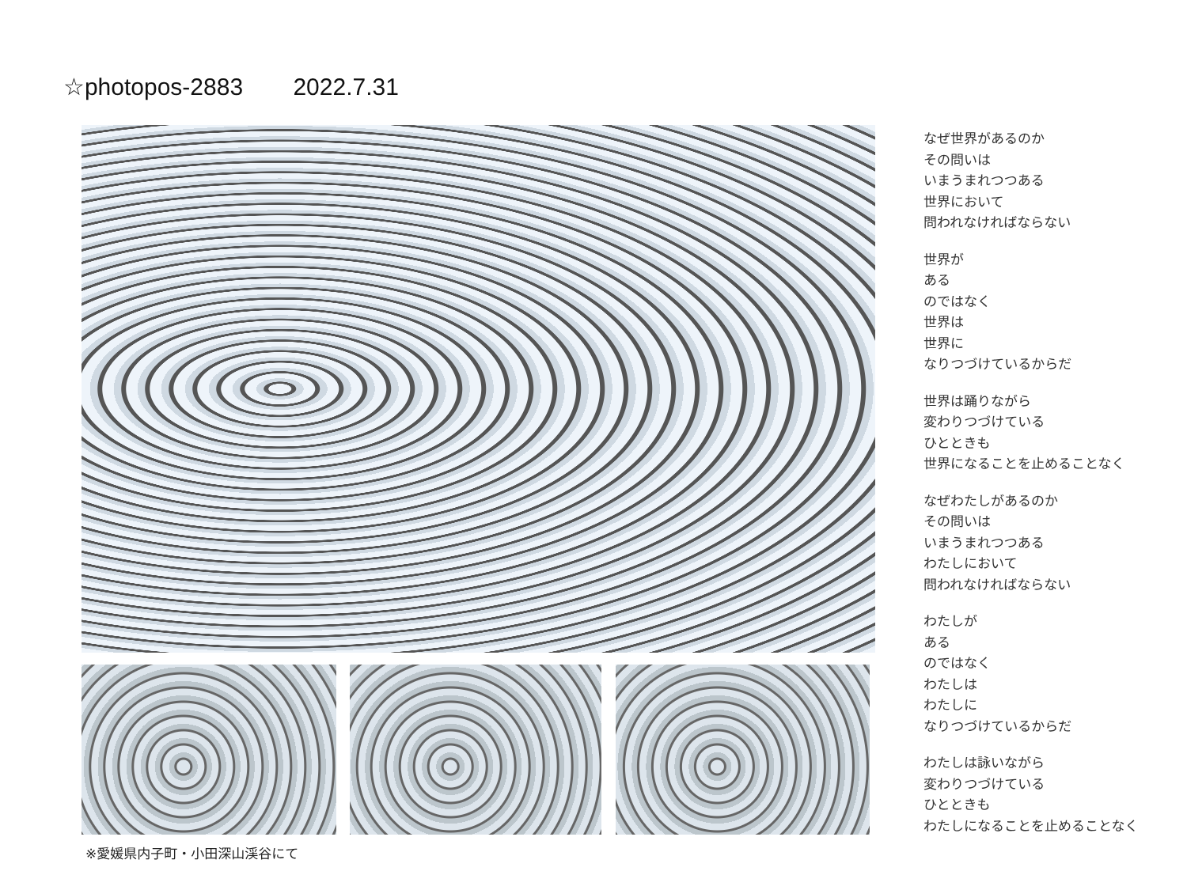☆photopos-2883 2022.7.31
※愛媛県内子町・小田深山渓谷にて
なぜ世界があるのか
その問いは
いまうまれつつある
世界において
問われなければならない
世界が
ある
のではなく
世界は
世界に
なりつづけているからだ
世界は踊りながら
変わりつづけている
ひとときも
世界になることを止めることなく
なぜわたしがあるのか
その問いは
いまうまれつつある
わたしにおいて
問われなければならない
わたしが
ある
のではなく
わたしは
わたしに
なりつづけているからだ
わたしは詠いながら
変わりつづけている
ひとときも
わたしになることを止めることなく